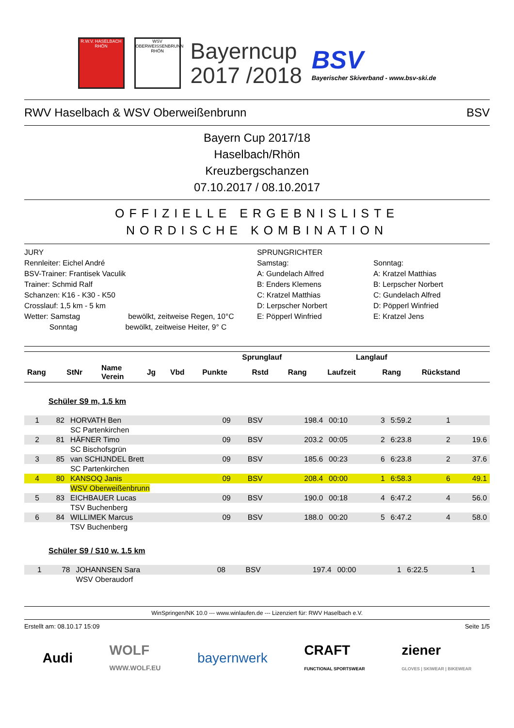R.W.V. HASELBACH
RHÖN
WSV OBERWEISSENBRUNN
RHÖN
Bayerncup
2017 /2018
BSV
Bayerischer Skiverband - www.bsv-ski.de
RWV Haselbach & WSV Oberweißenbrunn BSV
Bayern Cup 2017/18
Haselbach/Rhön
Kreuzbergschanzen
07.10.2017 / 08.10.2017
OFFIZIELLE ERGEBNISLISTE
NORDISCHE KOMBINATION
JURY
Rennleiter: Eichel André
BSV-Trainer: Frantisek Vaculik
Trainer: Schmid Ralf
Schanzen: K16 - K30 - K50
Crosslauf: 1,5 km - 5 km
Wetter: Samstag bewölkt, zeitweise Regen, 10°C
Sonntag bewölkt, zeitweise Heiter, 9° C
SPRUNGRICHTER
Samstag:
A: Gundelach Alfred
B: Enders Klemens
C: Kratzel Matthias
D: Lerpscher Norbert
E: Pöpperl Winfried
Sonntag:
A: Kratzel Matthias
B: Lerpscher Norbert
C: Gundelach Alfred
D: Pöpperl Winfried
E: Kratzel Jens
| | | | | | Sprunglauf | | | Langlauf | | |
| --- | --- | --- | --- | --- | --- | --- | --- | --- | --- | --- |
| Rang | StNr | Name Verein | Jg | Vbd | Punkte | Rstd | Rang | Laufzeit | Rang | Rückstand |
Schüler S9 m, 1.5 km
| 1 | 82 | HORVATH Ben | 09 | BSV | 198.4 | 00:10 | 3 | 5:59.2 | 1 | |
| | | SC Partenkirchen | | | | | | | | |
| 2 | 81 | HÄFNER Timo | 09 | BSV | 203.2 | 00:05 | 2 | 6:23.8 | 2 | 19.6 |
| | | SC Bischofsgrün | | | | | | | | |
| 3 | 85 | van SCHIJNDEL Brett | 09 | BSV | 185.6 | 00:23 | 6 | 6:23.8 | 2 | 37.6 |
| | | SC Partenkirchen | | | | | | | | |
| 4 | 80 | KANSOQ Janis | 09 | BSV | 208.4 | 00:00 | 1 | 6:58.3 | 6 | 49.1 |
| | | WSV Oberweißenbrunn | | | | | | | | |
| 5 | 83 | EICHBAUER Lucas | 09 | BSV | 190.0 | 00:18 | 4 | 6:47.2 | 4 | 56.0 |
| | | TSV Buchenberg | | | | | | | | |
| 6 | 84 | WILLIMEK Marcus | 09 | BSV | 188.0 | 00:20 | 5 | 6:47.2 | 4 | 58.0 |
| | | TSV Buchenberg | | | | | | | | |
Schüler S9 / S10 w, 1.5 km
| 1 | 78 | JOHANNSEN Sara | 08 | BSV | 197.4 | 00:00 | 1 | 6:22.5 | 1 | |
| | | WSV Oberaudorf | | | | | | | | |
WinSpringen/NK 10.0 --- www.winlaufen.de --- Lizenziert für: RWV Haselbach e.V.
Erstellt am: 08.10.17 15:09 Seite 1/5
Audi WOLF
WWW.WOLF.EU bayernwerk CRAFT
FUNCTIONAL SPORTSWEAR ziener
GLOVES | SKIWEAR | BIKEWEAR